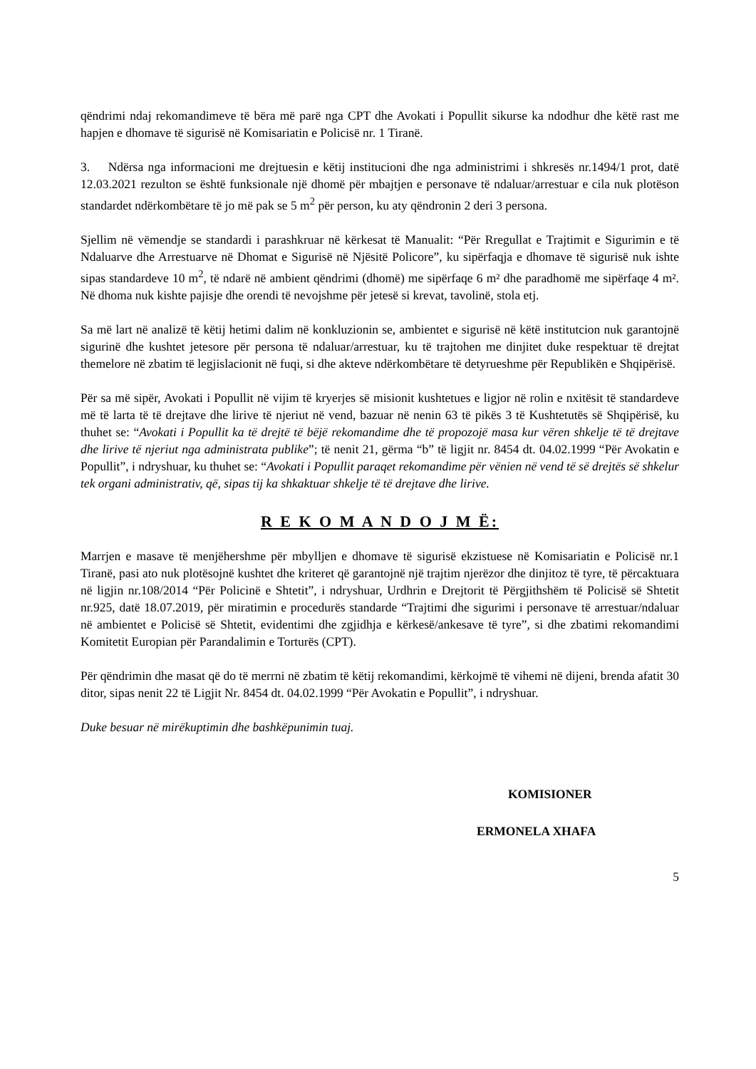qëndrimi ndaj rekomandimeve të bëra më parë nga CPT dhe Avokati i Popullit sikurse ka ndodhur dhe këtë rast me hapjen e dhomave të sigurisë në Komisariatin e Policisë nr. 1 Tiranë.
3. Ndërsa nga informacioni me drejtuesin e këtij institucioni dhe nga administrimi i shkresës nr.1494/1 prot, datë 12.03.2021 rezulton se është funksionale një dhomë për mbajtjen e personave të ndaluar/arrestuar e cila nuk plotëson standardet ndërkombëtare të jo më pak se 5 m<sup>2</sup> për person, ku aty qëndronin 2 deri 3 persona.
Sjellim në vëmendje se standardi i parashkruar në kërkesat të Manualit: “Për Rregullat e Trajtimit e Sigurimin e të Ndaluarve dhe Arrestuarve në Dhomat e Sigurisë në Njësitë Policore”, ku sipërfaqja e dhomave të sigurisë nuk ishte sipas standardeve 10 m<sup>2</sup>, të ndarë në ambient qëndrimi (dhomë) me sipërfaqe 6 m² dhe paradhomë me sipërfaqe 4 m². Në dhoma nuk kishte pajisje dhe orendi të nevojshme për jetesë si krevat, tavolinë, stola etj.
Sa më lart në analizë të këtij hetimi dalim në konkluzionin se, ambientet e sigurisë në këtë institutcion nuk garantojnë sigurinë dhe kushtet jetesore për persona të ndaluar/arrestuar, ku të trajtohen me dinjitet duke respektuar të drejtat themelore në zbatim të legjislacionit në fuqi, si dhe akteve ndërkombëtare të detyrueshme për Republikën e Shqipërisë.
Për sa më sipër, Avokati i Popullit në vijim të kryerjes së misionit kushtetues e ligjor në rolin e nxitësit të standardeve më të larta të të drejtave dhe lirive të njeriut në vend, bazuar në nenin 63 të pikës 3 të Kushtetutës së Shqipërisë, ku thuhet se: “Avokati i Popullit ka të drejtë të bëjë rekomandime dhe të propozojë masa kur vëren shkelje të të drejtave dhe lirive të njeriut nga administrata publike”; të nenit 21, gërma “b” të ligjit nr. 8454 dt. 04.02.1999 “Për Avokatin e Popullit”, i ndryshuar, ku thuhet se: “Avokati i Popullit paraqet rekomandime për vënien në vend të së drejtës së shkelur tek organi administrativ, që, sipas tij ka shkaktuar shkelje të të drejtave dhe lirive.
R E K O M A N D O J M Ë:
Marrjen e masave të menjëhershme për mbylljen e dhomave të sigurisë ekzistuese në Komisariatin e Policisë nr.1 Tiranë, pasi ato nuk plotësojnë kushtet dhe kriteret që garantojnë një trajtim njerëzor dhe dinjitoz të tyre, të përcaktuara në ligjin nr.108/2014 “Për Policinë e Shtetit”, i ndryshuar, Urdhrin e Drejtorit të Përgjithshëm të Policisë së Shtetit nr.925, datë 18.07.2019, për miratimin e procedurës standarde “Trajtimi dhe sigurimi i personave të arrestuar/ndaluar në ambientet e Policisë së Shtetit, evidentimi dhe zgjidhja e kërkesë/ankesave të tyre”, si dhe zbatimi rekomandimi Komitetit Europian për Parandalimin e Torturës (CPT).
Për qëndrimin dhe masat që do të merrni në zbatim të këtij rekomandimi, kërkojmë të vihemi në dijeni, brenda afatit 30 ditor, sipas nenit 22 të Ligjit Nr. 8454 dt. 04.02.1999 “Për Avokatin e Popullit”, i ndryshuar.
Duke besuar në mirëkuptimin dhe bashkëpunimin tuaj.
KOMISIONER
ERMONELA XHAFA
5